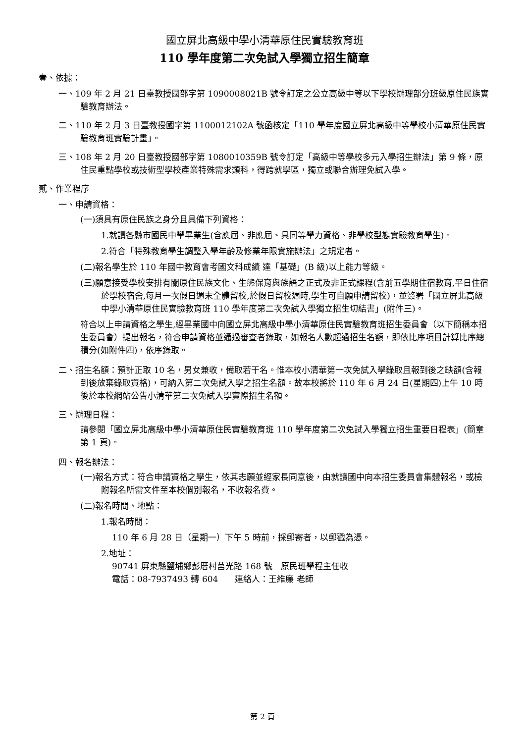國立屏北高級中學小清華原住民實驗教育班
110 學年度第二次免試入學獨立招生簡章
壹、依據：
一、109 年 2 月 21 日臺教授國部字第 1090008021B 號令訂定之公立高級中等以下學校辦理部分班級原住民族實驗教育辦法。
二、110 年 2 月 3 日臺教授國字第 1100012102A 號函核定「110 學年度國立屏北高級中等學校小清華原住民實驗教育班實驗計畫」。
三、108 年 2 月 20 日臺教授國部字第 1080010359B 號令訂定「高級中等學校多元入學招生辦法」第 9 條，原住民重點學校或技術型學校產業特殊需求類科，得跨就學區，獨立或聯合辦理免試入學。
貳、作業程序
一、申請資格：
(一)須具有原住民族之身分且具備下列資格：
1.就讀各縣市國民中學畢業生(含應屆、非應屆、具同等學力資格、非學校型態實驗教育學生)。
2.符合「特殊教育學生調整入學年齡及修業年限實施辦法」之規定者。
(二)報名學生於 110 年國中教育會考國文科成績 達「基礎」(B 級)以上能力等級。
(三)願意接受學校安排有關原住民族文化、生態保育與族語之正式及非正式課程(含前五學期住宿教育,平日住宿於學校宿舍,每月一次假日週末全體留校,於假日留校週時,學生可自願申請留校)，並簽署「國立屏北高級中學小清華原住民實驗教育班 110 學年度第二次免試入學獨立招生切結書」(附件三)。
符合以上申請資格之學生,經畢業國中向國立屏北高級中學小清華原住民實驗教育班招生委員會（以下簡稱本招生委員會）提出報名，符合申請資格並通過審查者錄取，如報名人數超過招生名額，即依比序項目計算比序總積分(如附件四)，依序錄取。
二、招生名額：預計正取 10 名，男女兼收，備取若干名。惟本校小清華第一次免試入學錄取且報到後之缺額(含報到後放棄錄取資格)，可納入第二次免試入學之招生名額。故本校將於 110 年 6 月 24 日(星期四)上午 10 時後於本校網站公告小清華第二次免試入學實際招生名額。
三、辦理日程：
請參閱「國立屏北高級中學小清華原住民實驗教育班 110 學年度第二次免試入學獨立招生重要日程表」(簡章第 1 頁)。
四、報名辦法：
(一)報名方式：符合申請資格之學生，依其志願並經家長同意後，由就讀國中向本招生委員會集體報名，或檢附報名所需文件至本校個別報名，不收報名費。
(二)報名時間、地點：
1.報名時間：
110 年 6 月 28 日（星期一）下午 5 時前，採郵寄者，以郵戳為憑。
2.地址：
90741 屏東縣鹽埔鄉彭厝村莒光路 168 號　原民班學程主任收
電話：08-7937493 轉 604　　連絡人：王維廉 老師
第 2 頁